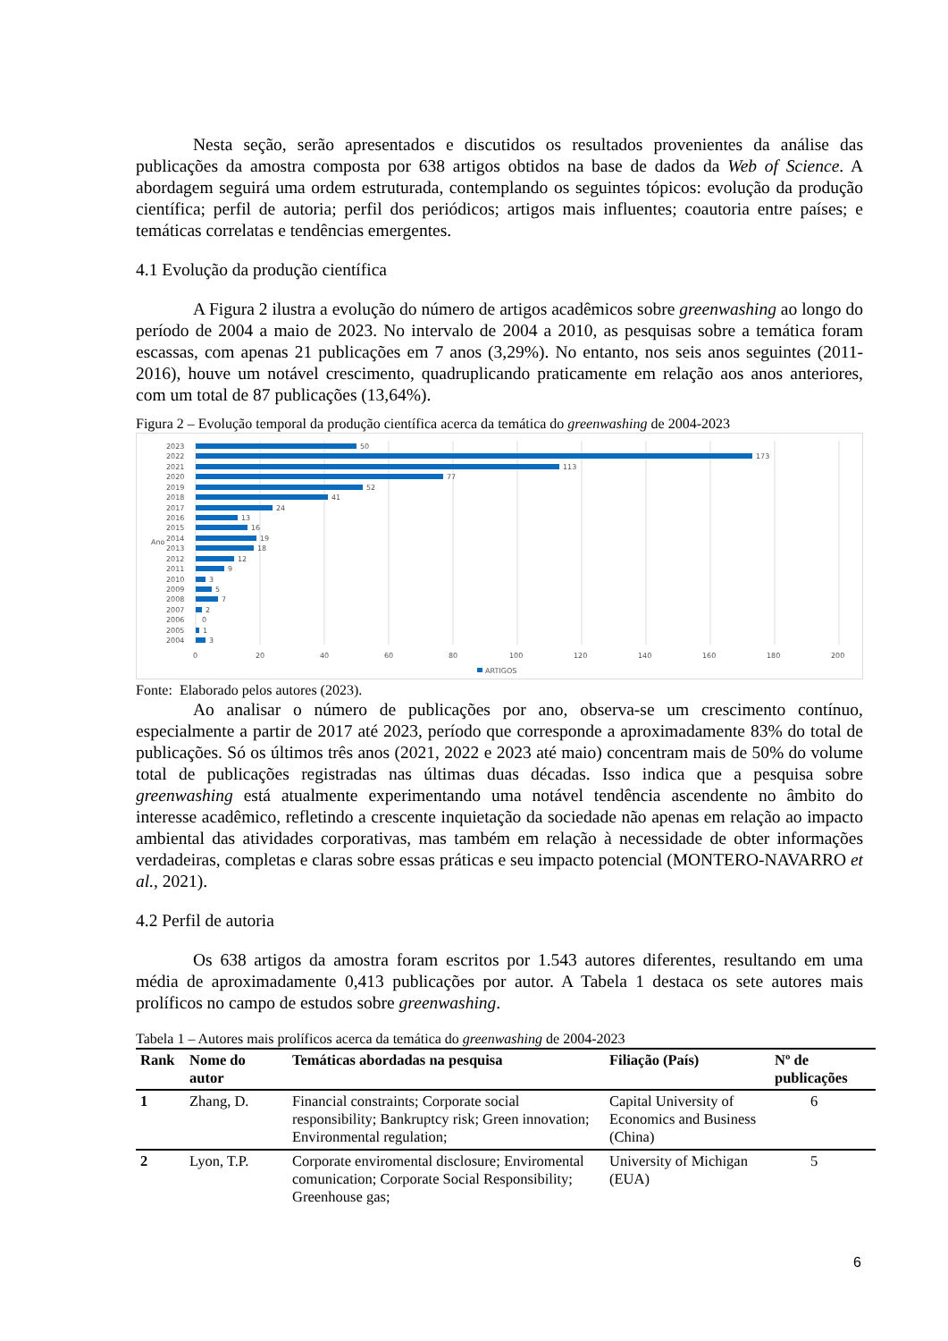Nesta seção, serão apresentados e discutidos os resultados provenientes da análise das publicações da amostra composta por 638 artigos obtidos na base de dados da Web of Science. A abordagem seguirá uma ordem estruturada, contemplando os seguintes tópicos: evolução da produção científica; perfil de autoria; perfil dos periódicos; artigos mais influentes; coautoria entre países; e temáticas correlatas e tendências emergentes.
4.1 Evolução da produção científica
A Figura 2 ilustra a evolução do número de artigos acadêmicos sobre greenwashing ao longo do período de 2004 a maio de 2023. No intervalo de 2004 a 2010, as pesquisas sobre a temática foram escassas, com apenas 21 publicações em 7 anos (3,29%). No entanto, nos seis anos seguintes (2011-2016), houve um notável crescimento, quadruplicando praticamente em relação aos anos anteriores, com um total de 87 publicações (13,64%).
Figura 2 – Evolução temporal da produção científica acerca da temática do greenwashing de 2004-2023
2023
50
2022
173
2021
113
2020
77
2019
52
2018
41
2017
24
2016
13
2015
16
2014
19
2013
18
2012
12
2011
9
2010
3
2009
5
2008
7
2007
2
2006
0
2005
1
2004
3
Ano
0
20
40
60
80
100
120
140
160
180
200
ARTIGOS
Fonte: Elaborado pelos autores (2023).
Ao analisar o número de publicações por ano, observa-se um crescimento contínuo, especialmente a partir de 2017 até 2023, período que corresponde a aproximadamente 83% do total de publicações. Só os últimos três anos (2021, 2022 e 2023 até maio) concentram mais de 50% do volume total de publicações registradas nas últimas duas décadas. Isso indica que a pesquisa sobre greenwashing está atualmente experimentando uma notável tendência ascendente no âmbito do interesse acadêmico, refletindo a crescente inquietação da sociedade não apenas em relação ao impacto ambiental das atividades corporativas, mas também em relação à necessidade de obter informações verdadeiras, completas e claras sobre essas práticas e seu impacto potencial (MONTERO-NAVARRO et al., 2021).
4.2 Perfil de autoria
Os 638 artigos da amostra foram escritos por 1.543 autores diferentes, resultando em uma média de aproximadamente 0,413 publicações por autor. A Tabela 1 destaca os sete autores mais prolíficos no campo de estudos sobre greenwashing.
Tabela 1 – Autores mais prolíficos acerca da temática do greenwashing de 2004-2023
| Rank | Nome do autor | Temáticas abordadas na pesquisa | Filiação (País) | Nº de publicações |
| --- | --- | --- | --- | --- |
| 1 | Zhang, D. | Financial constraints; Corporate social responsibility; Bankruptcy risk; Green innovation; Environmental regulation; | Capital University of Economics and Business (China) | 6 |
| 2 | Lyon, T.P. | Corporate enviromental disclosure; Enviromental comunication; Corporate Social Responsibility; Greenhouse gas; | University of Michigan (EUA) | 5 |
6